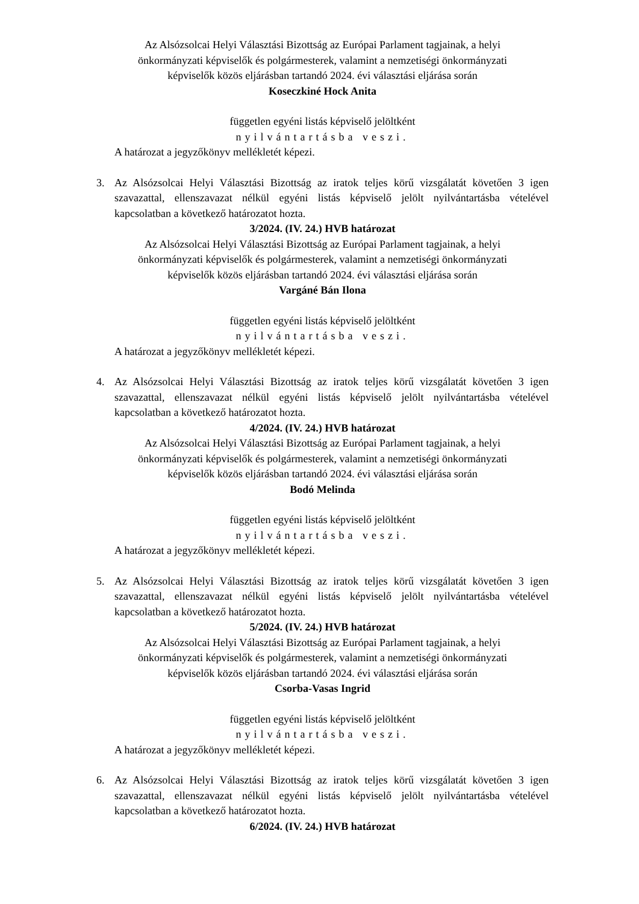Az Alsózsolcai Helyi Választási Bizottság az Európai Parlament tagjainak, a helyi
önkormányzati képviselők és polgármesterek, valamint a nemzetiségi önkormányzati
képviselők közös eljárásban tartandó 2024. évi választási eljárása során
Koseczkiné Hock Anita
független egyéni listás képviselő jelöltként
nyilvántartásba veszi.
A határozat a jegyzőkönyv mellékletét képezi.
3. Az Alsózsolcai Helyi Választási Bizottság az iratok teljes körű vizsgálatát követően 3 igen szavazattal, ellenszavazat nélkül egyéni listás képviselő jelölt nyilvántartásba vételével kapcsolatban a következő határozatot hozta.
3/2024. (IV. 24.) HVB határozat
Az Alsózsolcai Helyi Választási Bizottság az Európai Parlament tagjainak, a helyi
önkormányzati képviselők és polgármesterek, valamint a nemzetiségi önkormányzati
képviselők közös eljárásban tartandó 2024. évi választási eljárása során
Vargáné Bán Ilona
független egyéni listás képviselő jelöltként
nyilvántartásba veszi.
A határozat a jegyzőkönyv mellékletét képezi.
4. Az Alsózsolcai Helyi Választási Bizottság az iratok teljes körű vizsgálatát követően 3 igen szavazattal, ellenszavazat nélkül egyéni listás képviselő jelölt nyilvántartásba vételével kapcsolatban a következő határozatot hozta.
4/2024. (IV. 24.) HVB határozat
Az Alsózsolcai Helyi Választási Bizottság az Európai Parlament tagjainak, a helyi
önkormányzati képviselők és polgármesterek, valamint a nemzetiségi önkormányzati
képviselők közös eljárásban tartandó 2024. évi választási eljárása során
Bodó Melinda
független egyéni listás képviselő jelöltként
nyilvántartásba veszi.
A határozat a jegyzőkönyv mellékletét képezi.
5. Az Alsózsolcai Helyi Választási Bizottság az iratok teljes körű vizsgálatát követően 3 igen szavazattal, ellenszavazat nélkül egyéni listás képviselő jelölt nyilvántartásba vételével kapcsolatban a következő határozatot hozta.
5/2024. (IV. 24.) HVB határozat
Az Alsózsolcai Helyi Választási Bizottság az Európai Parlament tagjainak, a helyi
önkormányzati képviselők és polgármesterek, valamint a nemzetiségi önkormányzati
képviselők közös eljárásban tartandó 2024. évi választási eljárása során
Csorba-Vasas Ingrid
független egyéni listás képviselő jelöltként
nyilvántartásba veszi.
A határozat a jegyzőkönyv mellékletét képezi.
6. Az Alsózsolcai Helyi Választási Bizottság az iratok teljes körű vizsgálatát követően 3 igen szavazattal, ellenszavazat nélkül egyéni listás képviselő jelölt nyilvántartásba vételével kapcsolatban a következő határozatot hozta.
6/2024. (IV. 24.) HVB határozat